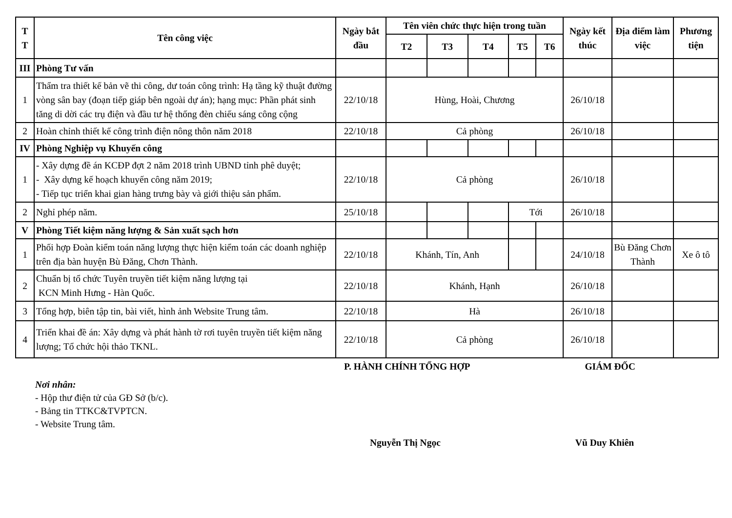| T T | Tên công việc | Ngày bắt đầu | Tên viên chức thực hiện trong tuần | | | | | Ngày kết thúc | Địa điểm làm việc | Phương tiện |
| --- | --- | --- | --- | --- | --- | --- | --- | --- | --- | --- |
| | | | T2 | T3 | T4 | T5 | T6 | | | |
| III | Phòng Tư vấn | | | | | | | | | |
| 1 | Thẩm tra thiết kế bản vẽ thi công, dư toán công trình: Hạ tầng kỹ thuật đường vòng sân bay (đoạn tiếp giáp bên ngoài dự án); hạng mục: Phần phát sinh tăng di dời các trụ điện và đầu tư hệ thống đèn chiếu sáng công cộng | 22/10/18 | Hùng, Hoài, Chương | | | | | 26/10/18 | | |
| 2 | Hoàn chỉnh thiết kế công trình điện nông thôn năm 2018 | 22/10/18 | Cả phòng | | | | | 26/10/18 | | |
| IV | Phòng Nghiệp vụ Khuyến công | | | | | | | | | |
| 1 | - Xây dựng đề án KCĐP đợt 2 năm 2018 trình UBND tỉnh phê duyệt; - Xây dựng kế hoạch khuyến công năm 2019; - Tiếp tục triển khai gian hàng trưng bày và giới thiệu sản phẩm. | 22/10/18 | Cả phòng | | | | | 26/10/18 | | |
| 2 | Nghỉ phép năm. | 25/10/18 | | | | Tới | | 26/10/18 | | |
| V | Phòng Tiết kiệm năng lượng & Sản xuất sạch hơn | | | | | | | | | |
| 1 | Phối hợp Đoàn kiểm toán năng lượng thực hiện kiểm toán các doanh nghiệp trên địa bàn huyện Bù Đăng, Chơn Thành. | 22/10/18 | Khánh, Tín, Anh | | | | | 24/10/18 | Bù Đăng Chơn Thành | Xe ô tô |
| 2 | Chuẩn bị tổ chức Tuyên truyền tiết kiệm năng lượng tại KCN Minh Hưng - Hàn Quốc. | 22/10/18 | Khánh, Hạnh | | | | | 26/10/18 | | |
| 3 | Tổng hợp, biên tập tin, bài viết, hình ảnh Website Trung tâm. | 22/10/18 | Hà | | | | | 26/10/18 | | |
| 4 | Triển khai đề án: Xây dựng và phát hành tờ rơi tuyên truyền tiết kiệm năng lượng; Tổ chức hội thảo TKNL. | 22/10/18 | Cả phòng | | | | | 26/10/18 | | |
P. HÀNH CHÍNH TỔNG HỢP GIÁM ĐỐC
Nơi nhân:
- Hộp thư điện tử của GĐ Sở (b/c).
- Bảng tin TTKC&TVPTCN.
- Website Trung tâm.
Nguyễn Thị Ngọc Vũ Duy Khiên